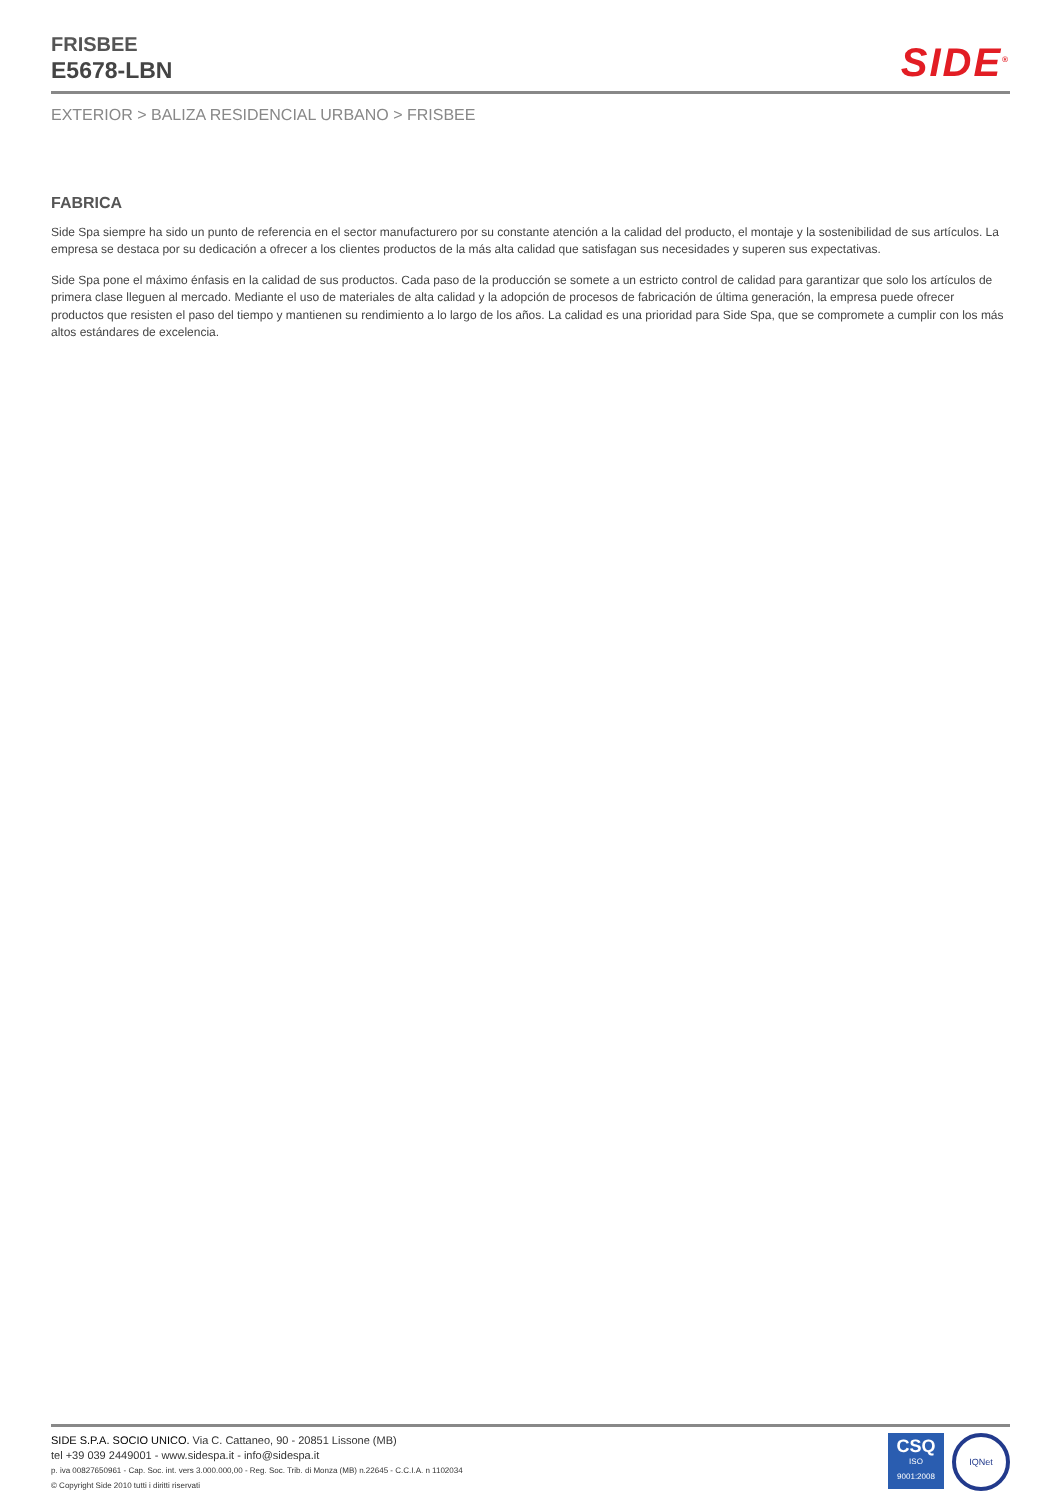FRISBEE
E5678-LBN
SIDE<sup>®</sup>
EXTERIOR > BALIZA RESIDENCIAL URBANO > FRISBEE
FABRICA
Side Spa siempre ha sido un punto de referencia en el sector manufacturero por su constante atención a la calidad del producto, el montaje y la sostenibilidad de sus artículos. La empresa se destaca por su dedicación a ofrecer a los clientes productos de la más alta calidad que satisfagan sus necesidades y superen sus expectativas.
Side Spa pone el máximo énfasis en la calidad de sus productos. Cada paso de la producción se somete a un estricto control de calidad para garantizar que solo los artículos de primera clase lleguen al mercado. Mediante el uso de materiales de alta calidad y la adopción de procesos de fabricación de última generación, la empresa puede ofrecer productos que resisten el paso del tiempo y mantienen su rendimiento a lo largo de los años. La calidad es una prioridad para Side Spa, que se compromete a cumplir con los más altos estándares de excelencia.
SIDE S.P.A. SOCIO UNICO. Via C. Cattaneo, 90 - 20851 Lissone (MB)
tel +39 039 2449001 - www.sidespa.it - info@sidespa.it
p. iva 00827650961 - Cap. Soc. int. vers 3.000.000,00 - Reg. Soc. Trib. di Monza (MB) n.22645 - C.C.I.A. n 1102034
© Copyright Side 2010 tutti i diritti riservati
CSQ
ISO
9001:2008
IQNet